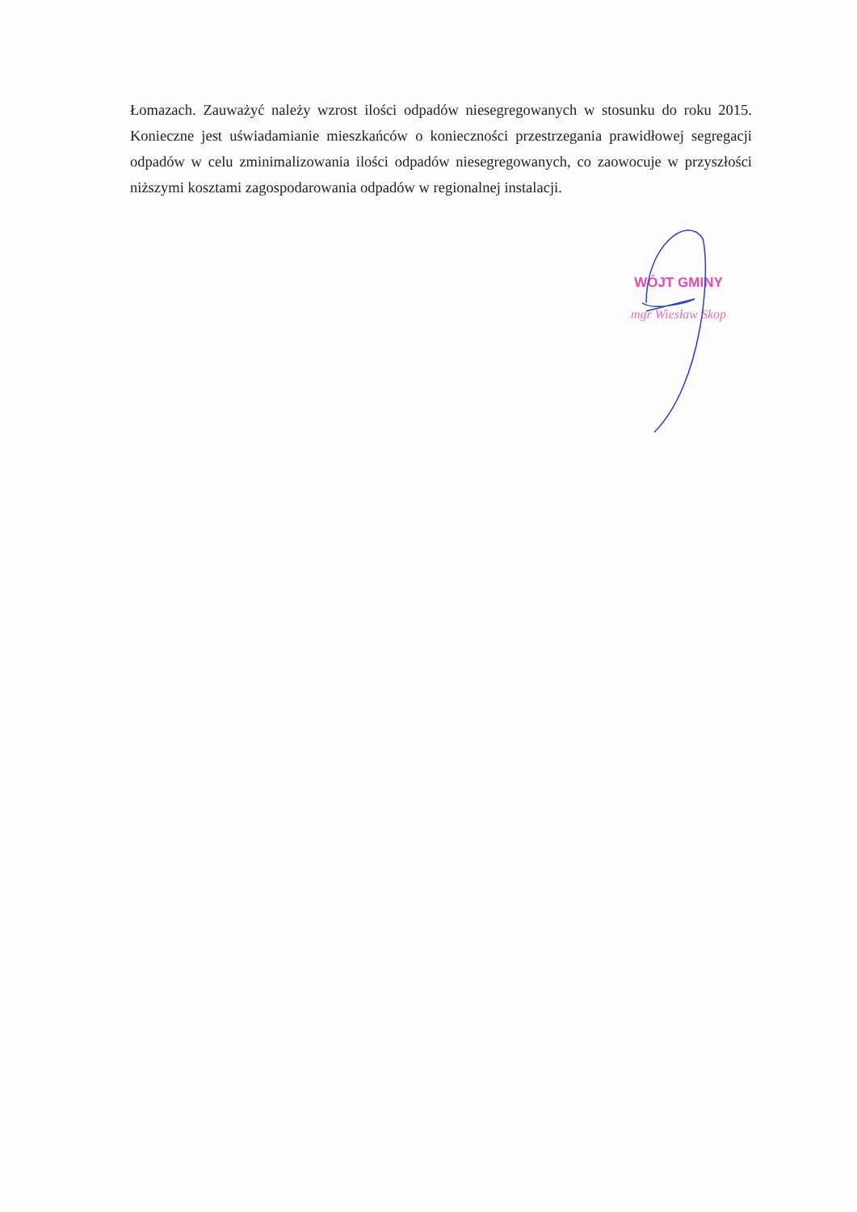Łomazach. Zauważyć należy wzrost ilości odpadów niesegregowanych w stosunku do roku 2015. Konieczne jest uświadamianie mieszkańców o konieczności przestrzegania prawidłowej segregacji odpadów w celu zminimalizowania ilości odpadów niesegregowanych, co zaowocuje w przyszłości niższymi kosztami zagospodarowania odpadów w regionalnej instalacji.
WÓJT GMINY
mgr Wiesław Skop